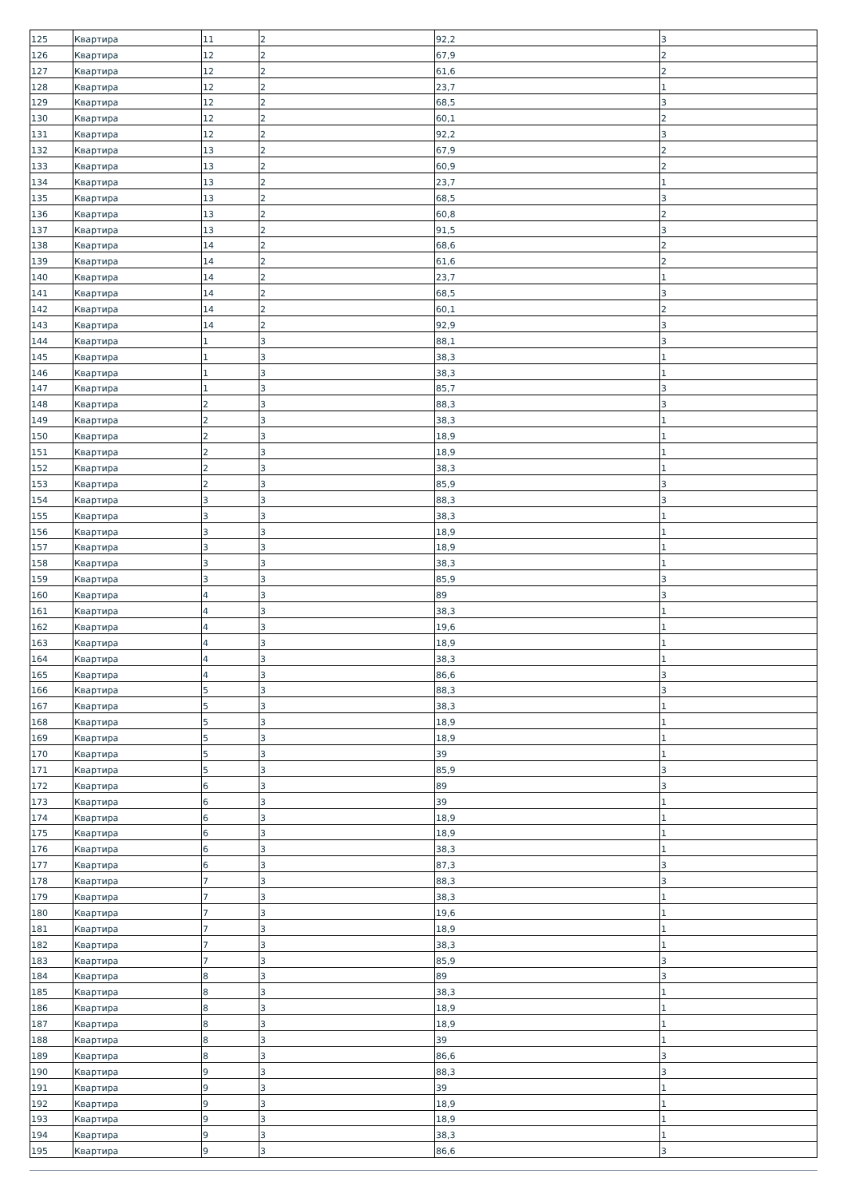| 125 | Квартира | 11 | 2 | 92,2 | 3 |
| 126 | Квартира | 12 | 2 | 67,9 | 2 |
| 127 | Квартира | 12 | 2 | 61,6 | 2 |
| 128 | Квартира | 12 | 2 | 23,7 | 1 |
| 129 | Квартира | 12 | 2 | 68,5 | 3 |
| 130 | Квартира | 12 | 2 | 60,1 | 2 |
| 131 | Квартира | 12 | 2 | 92,2 | 3 |
| 132 | Квартира | 13 | 2 | 67,9 | 2 |
| 133 | Квартира | 13 | 2 | 60,9 | 2 |
| 134 | Квартира | 13 | 2 | 23,7 | 1 |
| 135 | Квартира | 13 | 2 | 68,5 | 3 |
| 136 | Квартира | 13 | 2 | 60,8 | 2 |
| 137 | Квартира | 13 | 2 | 91,5 | 3 |
| 138 | Квартира | 14 | 2 | 68,6 | 2 |
| 139 | Квартира | 14 | 2 | 61,6 | 2 |
| 140 | Квартира | 14 | 2 | 23,7 | 1 |
| 141 | Квартира | 14 | 2 | 68,5 | 3 |
| 142 | Квартира | 14 | 2 | 60,1 | 2 |
| 143 | Квартира | 14 | 2 | 92,9 | 3 |
| 144 | Квартира | 1 | 3 | 88,1 | 3 |
| 145 | Квартира | 1 | 3 | 38,3 | 1 |
| 146 | Квартира | 1 | 3 | 38,3 | 1 |
| 147 | Квартира | 1 | 3 | 85,7 | 3 |
| 148 | Квартира | 2 | 3 | 88,3 | 3 |
| 149 | Квартира | 2 | 3 | 38,3 | 1 |
| 150 | Квартира | 2 | 3 | 18,9 | 1 |
| 151 | Квартира | 2 | 3 | 18,9 | 1 |
| 152 | Квартира | 2 | 3 | 38,3 | 1 |
| 153 | Квартира | 2 | 3 | 85,9 | 3 |
| 154 | Квартира | 3 | 3 | 88,3 | 3 |
| 155 | Квартира | 3 | 3 | 38,3 | 1 |
| 156 | Квартира | 3 | 3 | 18,9 | 1 |
| 157 | Квартира | 3 | 3 | 18,9 | 1 |
| 158 | Квартира | 3 | 3 | 38,3 | 1 |
| 159 | Квартира | 3 | 3 | 85,9 | 3 |
| 160 | Квартира | 4 | 3 | 89 | 3 |
| 161 | Квартира | 4 | 3 | 38,3 | 1 |
| 162 | Квартира | 4 | 3 | 19,6 | 1 |
| 163 | Квартира | 4 | 3 | 18,9 | 1 |
| 164 | Квартира | 4 | 3 | 38,3 | 1 |
| 165 | Квартира | 4 | 3 | 86,6 | 3 |
| 166 | Квартира | 5 | 3 | 88,3 | 3 |
| 167 | Квартира | 5 | 3 | 38,3 | 1 |
| 168 | Квартира | 5 | 3 | 18,9 | 1 |
| 169 | Квартира | 5 | 3 | 18,9 | 1 |
| 170 | Квартира | 5 | 3 | 39 | 1 |
| 171 | Квартира | 5 | 3 | 85,9 | 3 |
| 172 | Квартира | 6 | 3 | 89 | 3 |
| 173 | Квартира | 6 | 3 | 39 | 1 |
| 174 | Квартира | 6 | 3 | 18,9 | 1 |
| 175 | Квартира | 6 | 3 | 18,9 | 1 |
| 176 | Квартира | 6 | 3 | 38,3 | 1 |
| 177 | Квартира | 6 | 3 | 87,3 | 3 |
| 178 | Квартира | 7 | 3 | 88,3 | 3 |
| 179 | Квартира | 7 | 3 | 38,3 | 1 |
| 180 | Квартира | 7 | 3 | 19,6 | 1 |
| 181 | Квартира | 7 | 3 | 18,9 | 1 |
| 182 | Квартира | 7 | 3 | 38,3 | 1 |
| 183 | Квартира | 7 | 3 | 85,9 | 3 |
| 184 | Квартира | 8 | 3 | 89 | 3 |
| 185 | Квартира | 8 | 3 | 38,3 | 1 |
| 186 | Квартира | 8 | 3 | 18,9 | 1 |
| 187 | Квартира | 8 | 3 | 18,9 | 1 |
| 188 | Квартира | 8 | 3 | 39 | 1 |
| 189 | Квартира | 8 | 3 | 86,6 | 3 |
| 190 | Квартира | 9 | 3 | 88,3 | 3 |
| 191 | Квартира | 9 | 3 | 39 | 1 |
| 192 | Квартира | 9 | 3 | 18,9 | 1 |
| 193 | Квартира | 9 | 3 | 18,9 | 1 |
| 194 | Квартира | 9 | 3 | 38,3 | 1 |
| 195 | Квартира | 9 | 3 | 86,6 | 3 |